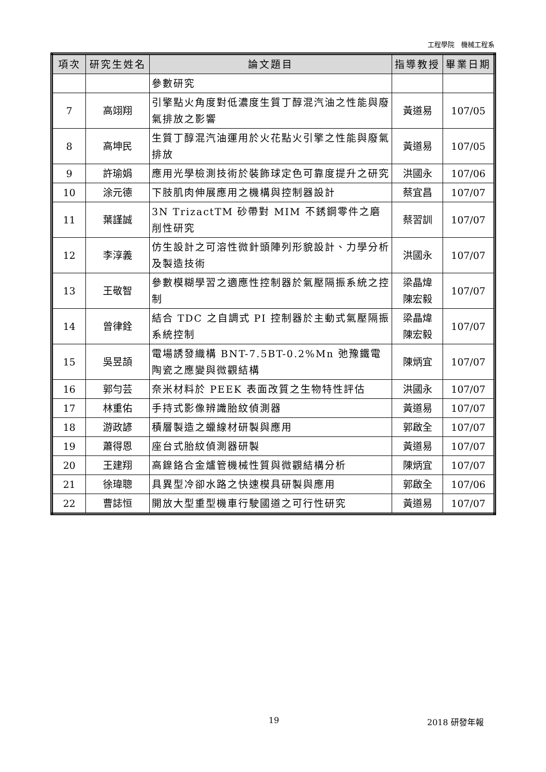工程學院　機械工程系
| 項次 | 研究生姓名 | 論文題目 | 指導教授 | 畢業日期 |
| --- | --- | --- | --- | --- |
| | | 參數研究 | | |
| 7 | 高翊翔 | 引擎點火角度對低濃度生質丁醇混汽油之性能與廢氣排放之影響 | 黃道易 | 107/05 |
| 8 | 高坤民 | 生質丁醇混汽油運用於火花點火引擎之性能與廢氣排放 | 黃道易 | 107/05 |
| 9 | 許瑜娟 | 應用光學檢測技術於裝飾球定色可靠度提升之研究 | 洪國永 | 107/06 |
| 10 | 涂元德 | 下肢肌肉伸展應用之機構與控制器設計 | 蔡宜昌 | 107/07 |
| 11 | 葉謹誠 | 3N TrizactTM 砂帶對 MIM 不銹鋼零件之磨削性研究 | 蔡習訓 | 107/07 |
| 12 | 李淳義 | 仿生設計之可溶性微針頭陣列形貌設計、力學分析及製造技術 | 洪國永 | 107/07 |
| 13 | 王敬智 | 參數模糊學習之適應性控制器於氣壓隔振系統之控制 | 梁晶煒 陳宏毅 | 107/07 |
| 14 | 曾律銓 | 結合 TDC 之自調式 PI 控制器於主動式氣壓隔振系統控制 | 梁晶煒 陳宏毅 | 107/07 |
| 15 | 吳昱頡 | 電場誘發織構 BNT-7.5BT-0.2%Mn 弛豫鐵電陶瓷之應變與微觀結構 | 陳炳宜 | 107/07 |
| 16 | 郭勻芸 | 奈米材料於 PEEK 表面改質之生物特性評估 | 洪國永 | 107/07 |
| 17 | 林重佑 | 手持式影像辨識胎紋偵測器 | 黃道易 | 107/07 |
| 18 | 游政諺 | 積層製造之蠟線材研製與應用 | 郭啟全 | 107/07 |
| 19 | 蕭得恩 | 座台式胎紋偵測器研製 | 黃道易 | 107/07 |
| 20 | 王建翔 | 高鎳鉻合金爐管機械性質與微觀結構分析 | 陳炳宜 | 107/07 |
| 21 | 徐瑋聰 | 具異型冷卻水路之快速模具研製與應用 | 郭啟全 | 107/06 |
| 22 | 曹誌恒 | 開放大型重型機車行駛國道之可行性研究 | 黃道易 | 107/07 |
19 2018 研發年報